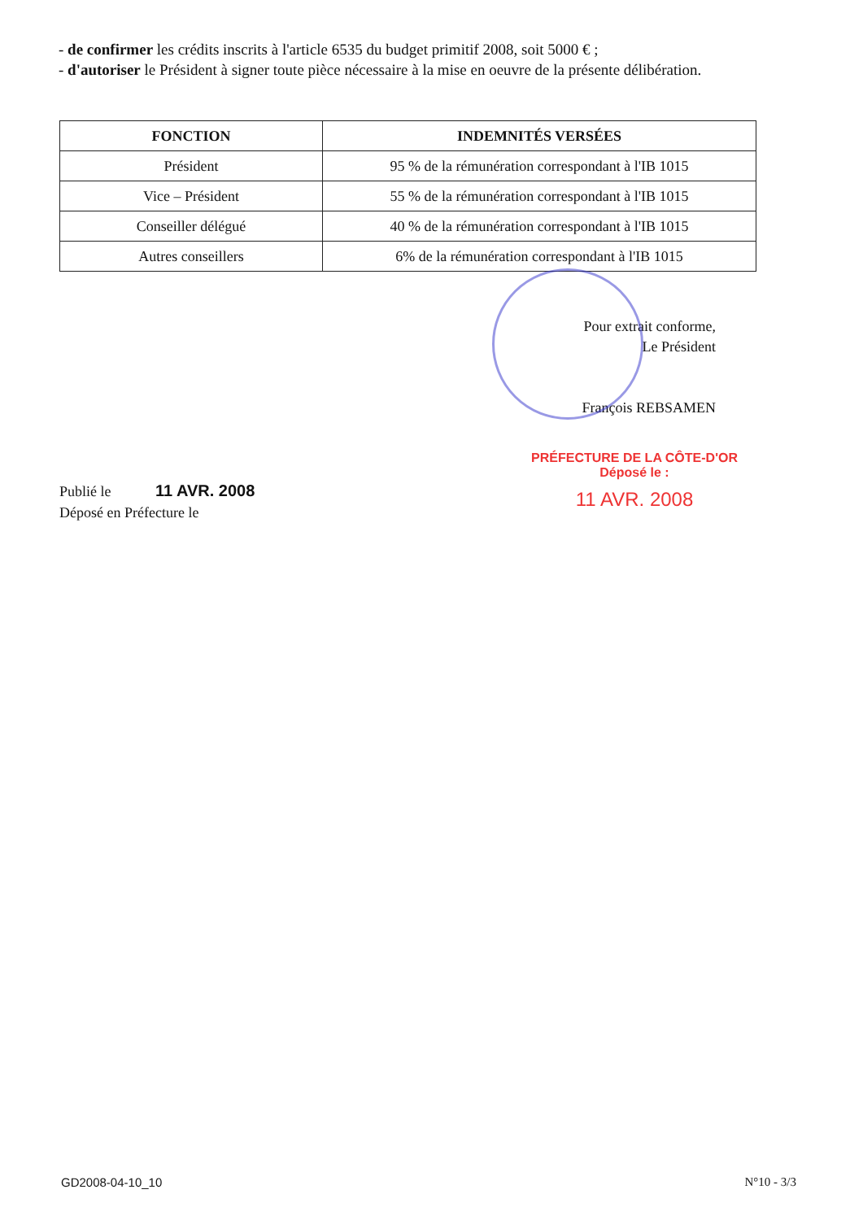- de confirmer les crédits inscrits à l'article 6535 du budget primitif 2008, soit 5000 € ;
- d'autoriser le Président à signer toute pièce nécessaire à la mise en oeuvre de la présente délibération.
| FONCTION | INDEMNITÉS VERSÉES |
| --- | --- |
| Président | 95 % de la rémunération correspondant à l'IB 1015 |
| Vice – Président | 55 % de la rémunération correspondant à l'IB 1015 |
| Conseiller délégué | 40 % de la rémunération correspondant à l'IB 1015 |
| Autres conseillers | 6% de la rémunération correspondant à l'IB 1015 |
Pour extrait conforme,
Le Président
François REBSAMEN
PRÉFECTURE DE LA CÔTE-D'OR
Déposé le :
11 AVR. 2008
Publié le 11 AVR. 2008
Déposé en Préfecture le
GD2008-04-10_10 N°10 - 3/3